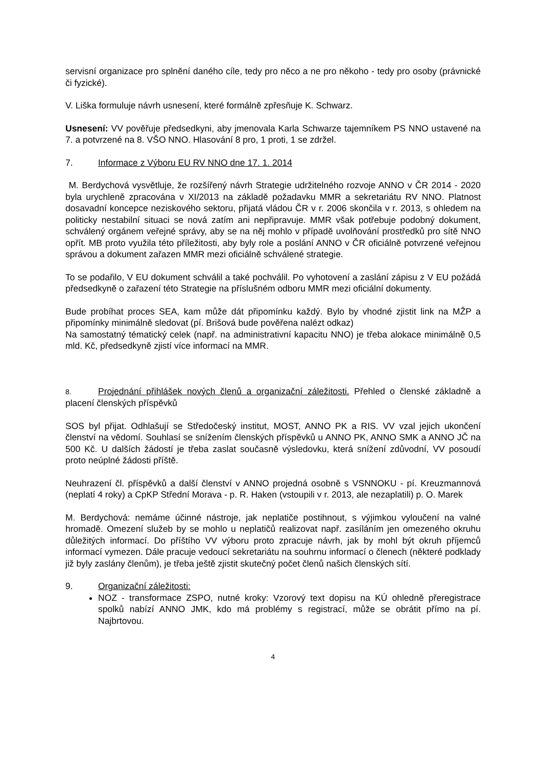servisní organizace pro splnění daného cíle, tedy pro něco a ne pro někoho - tedy pro osoby (právnické či fyzické).
V. Liška formuluje návrh usnesení, které formálně zpřesňuje K. Schwarz.
Usnesení: VV pověřuje předsedkyni, aby jmenovala Karla Schwarze tajemníkem PS NNO ustavené na 7. a potvrzené na 8. VŠO NNO. Hlasování 8 pro, 1 proti, 1 se zdržel.
7. Informace z Výboru EU RV NNO dne 17. 1. 2014
M. Berdychová vysvětluje, že rozšířený návrh Strategie udržitelného rozvoje ANNO v ČR 2014 - 2020 byla urychleně zpracována v XI/2013 na základě požadavku MMR a sekretariátu RV NNO. Platnost dosavadní koncepce neziskového sektoru, přijatá vládou ČR v r. 2006 skončila v r. 2013, s ohledem na politicky nestabilní situaci se nová zatím ani nepřipravuje. MMR však potřebuje podobný dokument, schválený orgánem veřejné správy, aby se na něj mohlo v případě uvolňování prostředků pro sítě NNO opřít. MB proto využila této příležitosti, aby byly role a poslání ANNO v ČR oficiálně potvrzené veřejnou správou a dokument zařazen MMR mezi oficiálně schválené strategie.
To se podařilo, V EU dokument schválil a také pochválil. Po vyhotovení a zaslání zápisu z V EU požádá předsedkyně o zařazení této Strategie na příslušném odboru MMR mezi oficiální dokumenty.
Bude probíhat proces SEA, kam může dát připomínku každý. Bylo by vhodné zjistit link na MŽP a připomínky minimálně sledovat (pí. Brišová bude pověřena nalézt odkaz)
Na samostatný tématický celek (např. na administrativní kapacitu NNO) je třeba alokace minimálně 0,5 mld. Kč, předsedkyně zjistí více informací na MMR.
8. Projednání přihlášek nových členů a organizační záležitosti. Přehled o členské základně a placení členských příspěvků
SOS byl přijat. Odhlašují se Středočeský institut, MOST, ANNO PK a RIS. VV vzal jejich ukončení členství na vědomí. Souhlasí se snížením členských příspěvků u ANNO PK, ANNO SMK a ANNO JČ na 500 Kč. U dalších žádostí je třeba zaslat současně výsledovku, která snížení zdůvodní, VV posoudí proto neúplné žádosti příště.
Neuhrazení čl. příspěvků a další členství v ANNO projedná osobně s VSNNOKU - pí. Kreuzmannová (neplatí 4 roky) a CpKP Střední Morava - p. R. Haken (vstoupili v r. 2013, ale nezaplatili) p. O. Marek
M. Berdychová: nemáme účinné nástroje, jak neplatiče postihnout, s výjimkou vyloučení na valné hromadě. Omezení služeb by se mohlo u neplatičů realizovat např. zasíláním jen omezeného okruhu důležitých informací. Do příštího VV výboru proto zpracuje návrh, jak by mohl být okruh příjemců informací vymezen. Dále pracuje vedoucí sekretariátu na souhrnu informací o členech (některé podklady již byly zaslány členům), je třeba ještě zjistit skutečný počet členů našich členských sítí.
9. Organizační záležitosti:
NOZ - transformace ZSPO, nutné kroky: Vzorový text dopisu na KÚ ohledně přeregistrace spolků nabízí ANNO JMK, kdo má problémy s registrací, může se obrátit přímo na pí. Najbrtovou.
4